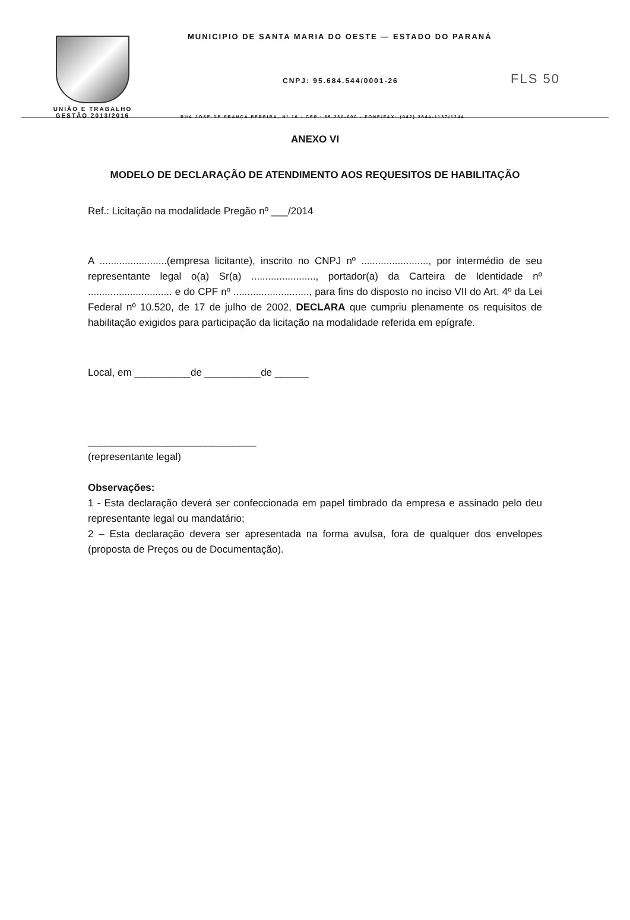FLS 50
UNIÃO E TRABALHO
GESTÃO 2013/2016
MUNICIPIO DE SANTA MARIA DO OESTE — ESTADO DO PARANÁ
CNPJ: 95.684.544/0001-26
RUA JOSE DE FRANÇA PEREIRA, Nº 10 - CEP.: 85.230-000 - FONE/FAX: (042) 3644-1137/1244
ANEXO VI
MODELO DE DECLARAÇÃO DE ATENDIMENTO AOS REQUESITOS DE HABILITAÇÃO
Ref.: Licitação na modalidade Pregão nº ___/2014
A ........................(empresa licitante), inscrito no CNPJ nº ........................, por intermédio de seu representante legal o(a) Sr(a) ......................., portador(a) da Carteira de Identidade nº .............................. e do CPF nº ..........................., para fins do disposto no inciso VII do Art. 4º da Lei Federal nº 10.520, de 17 de julho de 2002, DECLARA que cumpriu plenamente os requisitos de habilitação exigidos para participação da licitação na modalidade referida em epígrafe.
Local, em __________de __________de ______
______________________________
(representante legal)
Observações:
1 - Esta declaração deverá ser confeccionada em papel timbrado da empresa e assinado pelo deu representante legal ou mandatário;
2 – Esta declaração devera ser apresentada na forma avulsa, fora de qualquer dos envelopes (proposta de Preços ou de Documentação).